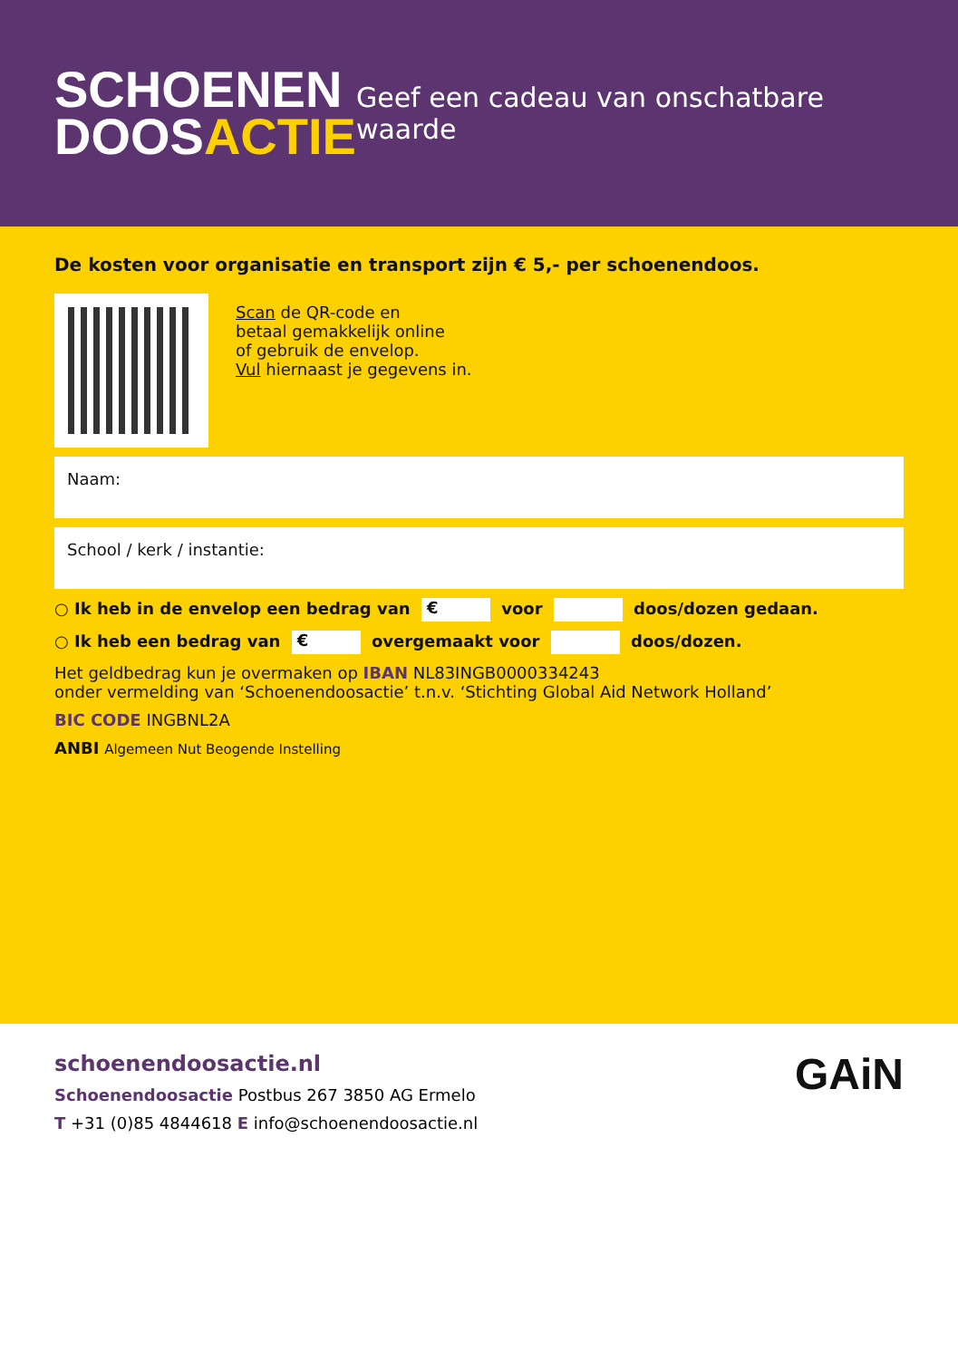SCHOENEN
DOOSACTIE
Geef een cadeau van onschatbare waarde
De kosten voor organisatie en transport zijn € 5,- per schoenendoos.
Scan de QR-code en
betaal gemakkelijk online
of gebruik de envelop.
Vul hiernaast je gegevens in.
Naam:
School / kerk / instantie:
○ Ik heb in de envelop een bedrag van € voor doos/dozen gedaan.
○ Ik heb een bedrag van € overgemaakt voor doos/dozen.
Het geldbedrag kun je overmaken op IBAN NL83INGB0000334243
onder vermelding van ‘Schoenendoosactie’ t.n.v. ‘Stichting Global Aid Network Holland’
BIC CODE INGBNL2A
ANBI Algemeen Nut Beogende Instelling
schoenendoosactie.nl
Schoenendoosactie Postbus 267 3850 AG Ermelo
T +31 (0)85 4844618 E info@schoenendoosactie.nl
GAiN